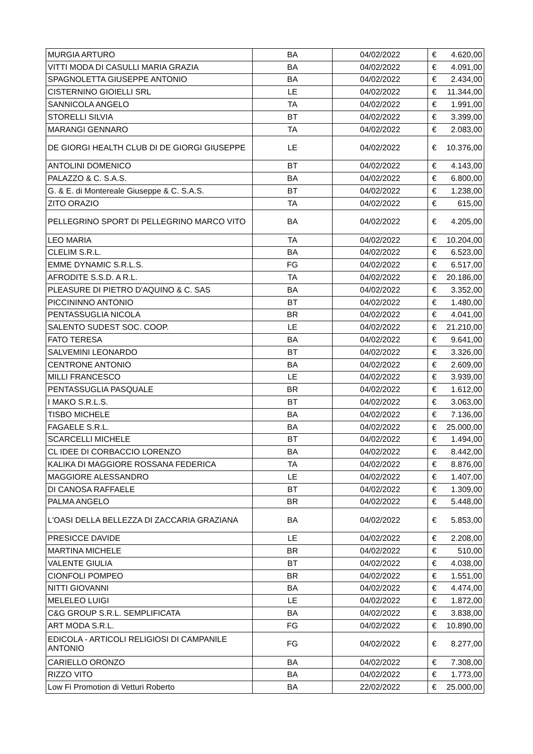| MURGIA ARTURO | BA | 04/02/2022 | € | 4.620,00 |
| VITTI MODA DI CASULLI MARIA GRAZIA | BA | 04/02/2022 | € | 4.091,00 |
| SPAGNOLETTA GIUSEPPE ANTONIO | BA | 04/02/2022 | € | 2.434,00 |
| CISTERNINO GIOIELLI SRL | LE | 04/02/2022 | € | 11.344,00 |
| SANNICOLA ANGELO | TA | 04/02/2022 | € | 1.991,00 |
| STORELLI SILVIA | BT | 04/02/2022 | € | 3.399,00 |
| MARANGI GENNARO | TA | 04/02/2022 | € | 2.083,00 |
| DE GIORGI HEALTH CLUB DI DE GIORGI GIUSEPPE | LE | 04/02/2022 | € | 10.376,00 |
| ANTOLINI DOMENICO | BT | 04/02/2022 | € | 4.143,00 |
| PALAZZO & C. S.A.S. | BA | 04/02/2022 | € | 6.800,00 |
| G. & E. di Montereale Giuseppe & C. S.A.S. | BT | 04/02/2022 | € | 1.238,00 |
| ZITO ORAZIO | TA | 04/02/2022 | € | 615,00 |
| PELLEGRINO SPORT DI PELLEGRINO MARCO VITO | BA | 04/02/2022 | € | 4.205,00 |
| LEO MARIA | TA | 04/02/2022 | € | 10.204,00 |
| CLELIM S.R.L. | BA | 04/02/2022 | € | 6.523,00 |
| EMME DYNAMIC S.R.L.S. | FG | 04/02/2022 | € | 6.517,00 |
| AFRODITE S.S.D. A R.L. | TA | 04/02/2022 | € | 20.186,00 |
| PLEASURE DI PIETRO D'AQUINO & C. SAS | BA | 04/02/2022 | € | 3.352,00 |
| PICCININNO ANTONIO | BT | 04/02/2022 | € | 1.480,00 |
| PENTASSUGLIA NICOLA | BR | 04/02/2022 | € | 4.041,00 |
| SALENTO SUDEST SOC. COOP. | LE | 04/02/2022 | € | 21.210,00 |
| FATO TERESA | BA | 04/02/2022 | € | 9.641,00 |
| SALVEMINI LEONARDO | BT | 04/02/2022 | € | 3.326,00 |
| CENTRONE ANTONIO | BA | 04/02/2022 | € | 2.609,00 |
| MILLI FRANCESCO | LE | 04/02/2022 | € | 3.939,00 |
| PENTASSUGLIA PASQUALE | BR | 04/02/2022 | € | 1.612,00 |
| I MAKO S.R.L.S. | BT | 04/02/2022 | € | 3.063,00 |
| TISBO MICHELE | BA | 04/02/2022 | € | 7.136,00 |
| FAGAELE S.R.L. | BA | 04/02/2022 | € | 25.000,00 |
| SCARCELLI MICHELE | BT | 04/02/2022 | € | 1.494,00 |
| CL IDEE DI CORBACCIO LORENZO | BA | 04/02/2022 | € | 8.442,00 |
| KALIKA DI MAGGIORE ROSSANA FEDERICA | TA | 04/02/2022 | € | 8.876,00 |
| MAGGIORE ALESSANDRO | LE | 04/02/2022 | € | 1.407,00 |
| DI CANOSA RAFFAELE | BT | 04/02/2022 | € | 1.309,00 |
| PALMA ANGELO | BR | 04/02/2022 | € | 5.448,00 |
| L'OASI DELLA BELLEZZA DI ZACCARIA GRAZIANA | BA | 04/02/2022 | € | 5.853,00 |
| PRESICCE DAVIDE | LE | 04/02/2022 | € | 2.208,00 |
| MARTINA MICHELE | BR | 04/02/2022 | € | 510,00 |
| VALENTE GIULIA | BT | 04/02/2022 | € | 4.038,00 |
| CIONFOLI POMPEO | BR | 04/02/2022 | € | 1.551,00 |
| NITTI GIOVANNI | BA | 04/02/2022 | € | 4.474,00 |
| MELELEO LUIGI | LE | 04/02/2022 | € | 1.872,00 |
| C&G GROUP S.R.L. SEMPLIFICATA | BA | 04/02/2022 | € | 3.838,00 |
| ART MODA S.R.L. | FG | 04/02/2022 | € | 10.890,00 |
| EDICOLA - ARTICOLI RELIGIOSI DI CAMPANILE ANTONIO | FG | 04/02/2022 | € | 8.277,00 |
| CARIELLO ORONZO | BA | 04/02/2022 | € | 7.308,00 |
| RIZZO VITO | BA | 04/02/2022 | € | 1.773,00 |
| Low Fi Promotion di Vetturi Roberto | BA | 22/02/2022 | € | 25.000,00 |